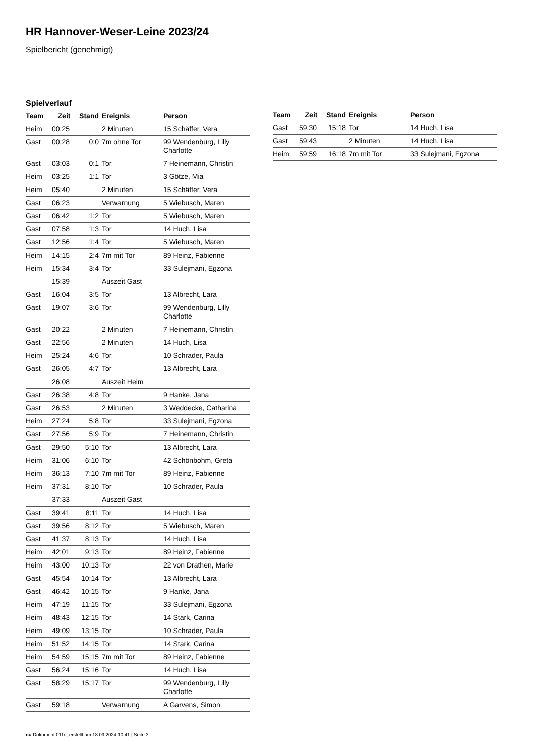HR Hannover-Weser-Leine 2023/24
Spielbericht (genehmigt)
Spielverlauf
| Team | Zeit | Stand | Ereignis | Person |
| --- | --- | --- | --- | --- |
| Heim | 00:25 | | 2 Minuten | 15 Schäffer, Vera |
| Gast | 00:28 | 0:0 | 7m ohne Tor | 99 Wendenburg, Lilly Charlotte |
| Gast | 03:03 | 0:1 | Tor | 7 Heinemann, Christin |
| Heim | 03:25 | 1:1 | Tor | 3 Götze, Mia |
| Heim | 05:40 | | 2 Minuten | 15 Schäffer, Vera |
| Gast | 06:23 | | Verwarnung | 5 Wiebusch, Maren |
| Gast | 06:42 | 1:2 | Tor | 5 Wiebusch, Maren |
| Gast | 07:58 | 1:3 | Tor | 14 Huch, Lisa |
| Gast | 12:56 | 1:4 | Tor | 5 Wiebusch, Maren |
| Heim | 14:15 | 2:4 | 7m mit Tor | 89 Heinz, Fabienne |
| Heim | 15:34 | 3:4 | Tor | 33 Sulejmani, Egzona |
| | 15:39 | | Auszeit Gast | |
| Gast | 16:04 | 3:5 | Tor | 13 Albrecht, Lara |
| Gast | 19:07 | 3:6 | Tor | 99 Wendenburg, Lilly Charlotte |
| Gast | 20:22 | | 2 Minuten | 7 Heinemann, Christin |
| Gast | 22:56 | | 2 Minuten | 14 Huch, Lisa |
| Heim | 25:24 | 4:6 | Tor | 10 Schrader, Paula |
| Gast | 26:05 | 4:7 | Tor | 13 Albrecht, Lara |
| | 26:08 | | Auszeit Heim | |
| Gast | 26:38 | 4:8 | Tor | 9 Hanke, Jana |
| Gast | 26:53 | | 2 Minuten | 3 Weddecke, Catharina |
| Heim | 27:24 | 5:8 | Tor | 33 Sulejmani, Egzona |
| Gast | 27:56 | 5:9 | Tor | 7 Heinemann, Christin |
| Gast | 29:50 | 5:10 | Tor | 13 Albrecht, Lara |
| Heim | 31:06 | 6:10 | Tor | 42 Schönbohm, Greta |
| Heim | 36:13 | 7:10 | 7m mit Tor | 89 Heinz, Fabienne |
| Heim | 37:31 | 8:10 | Tor | 10 Schrader, Paula |
| | 37:33 | | Auszeit Gast | |
| Gast | 39:41 | 8:11 | Tor | 14 Huch, Lisa |
| Gast | 39:56 | 8:12 | Tor | 5 Wiebusch, Maren |
| Gast | 41:37 | 8:13 | Tor | 14 Huch, Lisa |
| Heim | 42:01 | 9:13 | Tor | 89 Heinz, Fabienne |
| Heim | 43:00 | 10:13 | Tor | 22 von Drathen, Marie |
| Gast | 45:54 | 10:14 | Tor | 13 Albrecht, Lara |
| Gast | 46:42 | 10:15 | Tor | 9 Hanke, Jana |
| Heim | 47:19 | 11:15 | Tor | 33 Sulejmani, Egzona |
| Heim | 48:43 | 12:15 | Tor | 14 Stark, Carina |
| Heim | 49:09 | 13:15 | Tor | 10 Schrader, Paula |
| Heim | 51:52 | 14:15 | Tor | 14 Stark, Carina |
| Heim | 54:59 | 15:15 | 7m mit Tor | 89 Heinz, Fabienne |
| Gast | 56:24 | 15:16 | Tor | 14 Huch, Lisa |
| Gast | 58:29 | 15:17 | Tor | 99 Wendenburg, Lilly Charlotte |
| Gast | 59:18 | | Verwarnung | A Garvens, Simon |
| Team | Zeit | Stand | Ereignis | Person |
| --- | --- | --- | --- | --- |
| Gast | 59:30 | 15:18 | Tor | 14 Huch, Lisa |
| Gast | 59:43 | | 2 Minuten | 14 Huch, Lisa |
| Heim | 59:59 | 16:18 | 7m mit Tor | 33 Sulejmani, Egzona |
nu.Dokument 011e, erstellt am 18.09.2024 10:41 | Seite 3